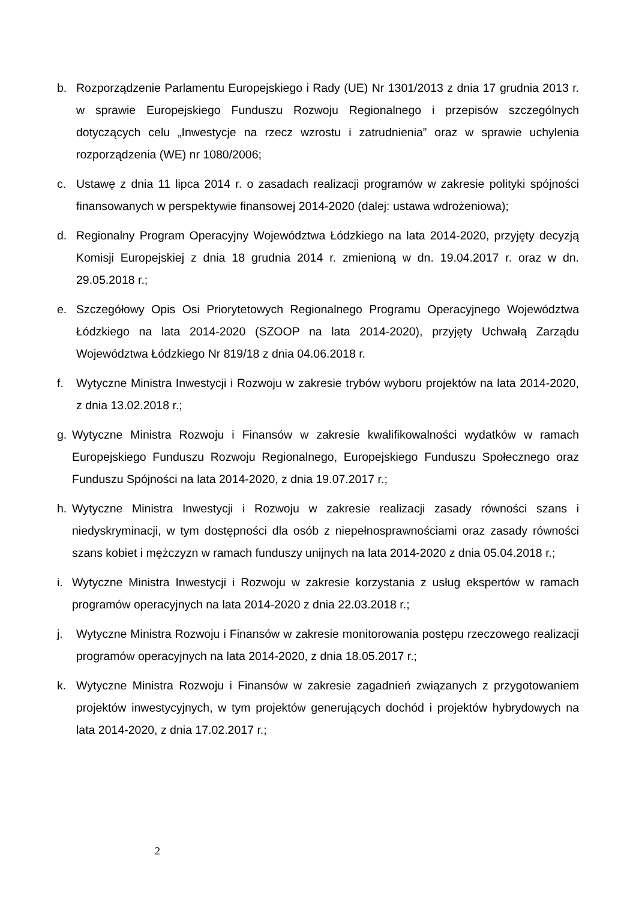b. Rozporządzenie Parlamentu Europejskiego i Rady (UE) Nr 1301/2013 z dnia 17 grudnia 2013 r. w sprawie Europejskiego Funduszu Rozwoju Regionalnego i przepisów szczególnych dotyczących celu „Inwestycje na rzecz wzrostu i zatrudnienia” oraz w sprawie uchylenia rozporządzenia (WE) nr 1080/2006;
c. Ustawę z dnia 11 lipca 2014 r. o zasadach realizacji programów w zakresie polityki spójności finansowanych w perspektywie finansowej 2014-2020 (dalej: ustawa wdrożeniowa);
d. Regionalny Program Operacyjny Województwa Łódzkiego na lata 2014-2020, przyjęty decyzją Komisji Europejskiej z dnia 18 grudnia 2014 r. zmienioną w dn. 19.04.2017 r. oraz w dn. 29.05.2018 r.;
e. Szczegółowy Opis Osi Priorytetowych Regionalnego Programu Operacyjnego Województwa Łódzkiego na lata 2014-2020 (SZOOP na lata 2014-2020), przyjęty Uchwałą Zarządu Województwa Łódzkiego Nr 819/18 z dnia 04.06.2018 r.
f. Wytyczne Ministra Inwestycji i Rozwoju w zakresie trybów wyboru projektów na lata 2014-2020, z dnia 13.02.2018 r.;
g. Wytyczne Ministra Rozwoju i Finansów w zakresie kwalifikowalności wydatków w ramach Europejskiego Funduszu Rozwoju Regionalnego, Europejskiego Funduszu Społecznego oraz Funduszu Spójności na lata 2014-2020, z dnia 19.07.2017 r.;
h. Wytyczne Ministra Inwestycji i Rozwoju w zakresie realizacji zasady równości szans i niedyskryminacji, w tym dostępności dla osób z niepełnosprawnościami oraz zasady równości szans kobiet i mężczyzn w ramach funduszy unijnych na lata 2014-2020 z dnia 05.04.2018 r.;
i. Wytyczne Ministra Inwestycji i Rozwoju w zakresie korzystania z usług ekspertów w ramach programów operacyjnych na lata 2014-2020 z dnia 22.03.2018 r.;
j. Wytyczne Ministra Rozwoju i Finansów w zakresie monitorowania postępu rzeczowego realizacji programów operacyjnych na lata 2014-2020, z dnia 18.05.2017 r.;
k. Wytyczne Ministra Rozwoju i Finansów w zakresie zagadnień związanych z przygotowaniem projektów inwestycyjnych, w tym projektów generujących dochód i projektów hybrydowych na lata 2014-2020, z dnia 17.02.2017 r.;
2